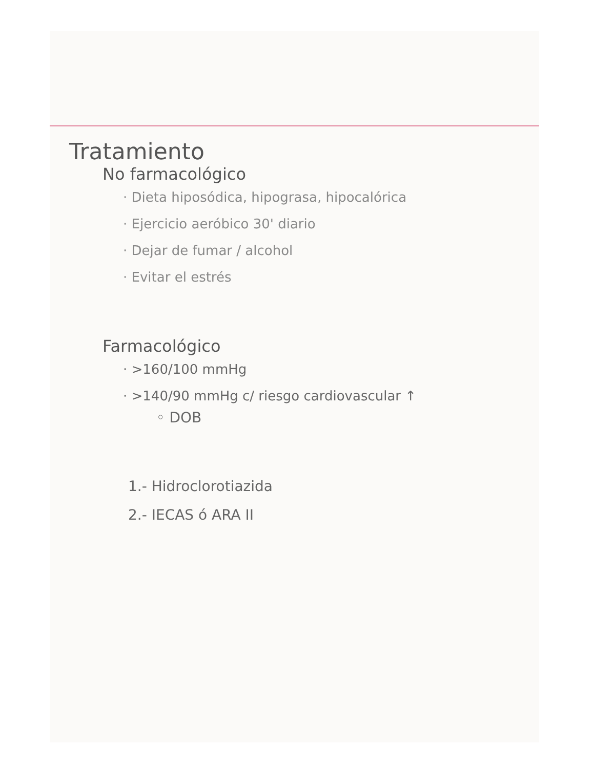Tratamiento
No farmacológico
· Dieta hiposódica, hipograsa, hipocalórica
· Ejercicio aeróbico 30' diario
· Dejar de fumar / alcohol
· Evitar el estrés
Farmacológico
· >160/100 mmHg
· >140/90 mmHg c/ riesgo cardiovascular ↑
◦ DOB
1.- Hidroclorotiazida
2.- IECAS ó ARA II